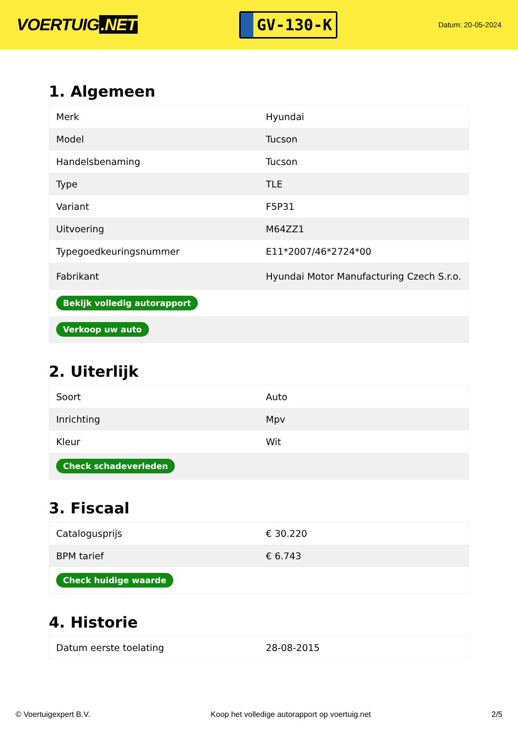VOERTUIG.NET
GV-130-K
Datum: 20-05-2024
1. Algemeen
| Merk | Hyundai |
| Model | Tucson |
| Handelsbenaming | Tucson |
| Type | TLE |
| Variant | F5P31 |
| Uitvoering | M64ZZ1 |
| Typegoedkeuringsnummer | E11*2007/46*2724*00 |
| Fabrikant | Hyundai Motor Manufacturing Czech S.r.o. |
| Bekijk volledig autorapport | |
| Verkoop uw auto | |
2. Uiterlijk
| Soort | Auto |
| Inrichting | Mpv |
| Kleur | Wit |
| Check schadeverleden | |
3. Fiscaal
| Catalogusprijs | € 30.220 |
| BPM tarief | € 6.743 |
| Check huidige waarde | |
4. Historie
| Datum eerste toelating | 28-08-2015 |
© Voertuigexpert B.V. Koop het volledige autorapport op voertuig.net 2/5